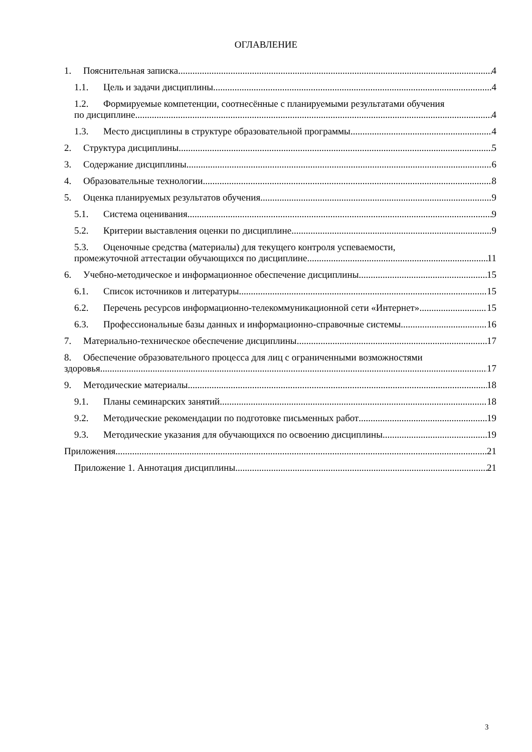ОГЛАВЛЕНИЕ
1. Пояснительная записка 4
1.1. Цель и задачи дисциплины 4
1.2. Формируемые компетенции, соотнесённые с планируемыми результатами обучения
по дисциплине 4
1.3. Место дисциплины в структуре образовательной программы 4
2. Структура дисциплины 5
3. Содержание дисциплины 6
4. Образовательные технологии 8
5. Оценка планируемых результатов обучения 9
5.1. Система оценивания 9
5.2. Критерии выставления оценки по дисциплине 9
5.3. Оценочные средства (материалы) для текущего контроля успеваемости,
промежуточной аттестации обучающихся по дисциплине 11
6. Учебно-методическое и информационное обеспечение дисциплины 15
6.1. Список источников и литературы 15
6.2. Перечень ресурсов информационно-телекоммуникационной сети «Интернет» 15
6.3. Профессиональные базы данных и информационно-справочные системы 16
7. Материально-техническое обеспечение дисциплины 17
8. Обеспечение образовательного процесса для лиц с ограниченными возможностями
здоровья 17
9. Методические материалы 18
9.1. Планы семинарских занятий 18
9.2. Методические рекомендации по подготовке письменных работ 19
9.3. Методические указания для обучающихся по освоению дисциплины 19
Приложения 21
Приложение 1. Аннотация дисциплины 21
3